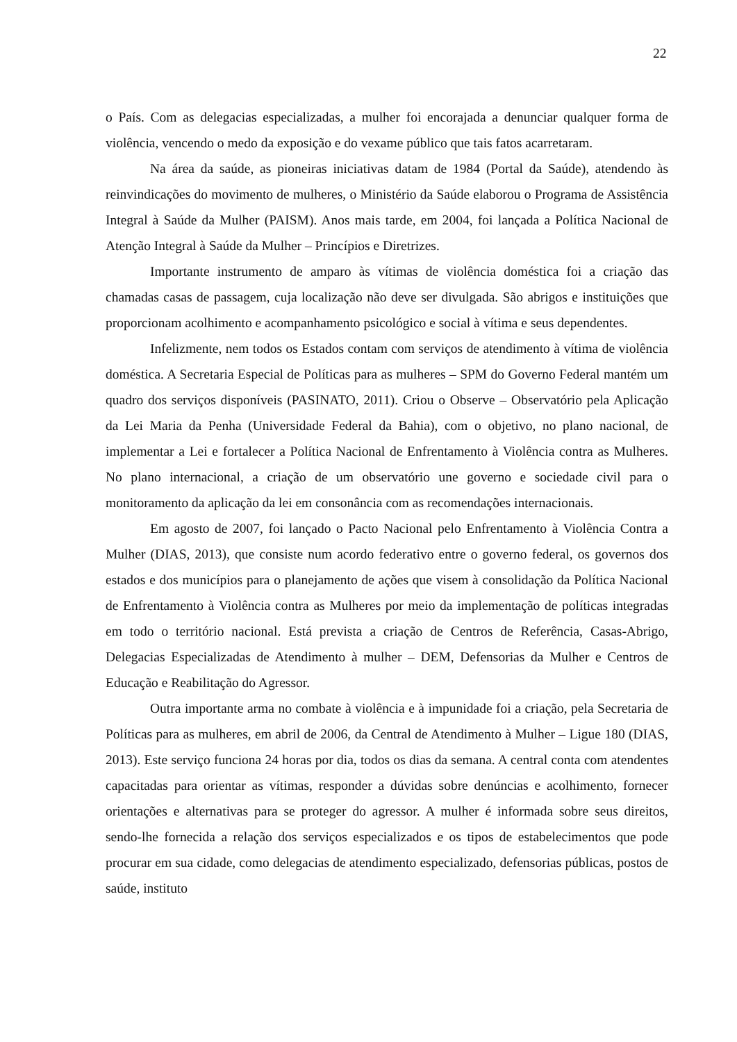22
o País. Com as delegacias especializadas, a mulher foi encorajada a denunciar qualquer forma de violência, vencendo o medo da exposição e do vexame público que tais fatos acarretaram.
Na área da saúde, as pioneiras iniciativas datam de 1984 (Portal da Saúde), atendendo às reinvindicações do movimento de mulheres, o Ministério da Saúde elaborou o Programa de Assistência Integral à Saúde da Mulher (PAISM). Anos mais tarde, em 2004, foi lançada a Política Nacional de Atenção Integral à Saúde da Mulher – Princípios e Diretrizes.
Importante instrumento de amparo às vítimas de violência doméstica foi a criação das chamadas casas de passagem, cuja localização não deve ser divulgada. São abrigos e instituições que proporcionam acolhimento e acompanhamento psicológico e social à vítima e seus dependentes.
Infelizmente, nem todos os Estados contam com serviços de atendimento à vítima de violência doméstica. A Secretaria Especial de Políticas para as mulheres – SPM do Governo Federal mantém um quadro dos serviços disponíveis (PASINATO, 2011). Criou o Observe – Observatório pela Aplicação da Lei Maria da Penha (Universidade Federal da Bahia), com o objetivo, no plano nacional, de implementar a Lei e fortalecer a Política Nacional de Enfrentamento à Violência contra as Mulheres. No plano internacional, a criação de um observatório une governo e sociedade civil para o monitoramento da aplicação da lei em consonância com as recomendações internacionais.
Em agosto de 2007, foi lançado o Pacto Nacional pelo Enfrentamento à Violência Contra a Mulher (DIAS, 2013), que consiste num acordo federativo entre o governo federal, os governos dos estados e dos municípios para o planejamento de ações que visem à consolidação da Política Nacional de Enfrentamento à Violência contra as Mulheres por meio da implementação de políticas integradas em todo o território nacional. Está prevista a criação de Centros de Referência, Casas-Abrigo, Delegacias Especializadas de Atendimento à mulher – DEM, Defensorias da Mulher e Centros de Educação e Reabilitação do Agressor.
Outra importante arma no combate à violência e à impunidade foi a criação, pela Secretaria de Políticas para as mulheres, em abril de 2006, da Central de Atendimento à Mulher – Ligue 180 (DIAS, 2013). Este serviço funciona 24 horas por dia, todos os dias da semana. A central conta com atendentes capacitadas para orientar as vítimas, responder a dúvidas sobre denúncias e acolhimento, fornecer orientações e alternativas para se proteger do agressor. A mulher é informada sobre seus direitos, sendo-lhe fornecida a relação dos serviços especializados e os tipos de estabelecimentos que pode procurar em sua cidade, como delegacias de atendimento especializado, defensorias públicas, postos de saúde, instituto